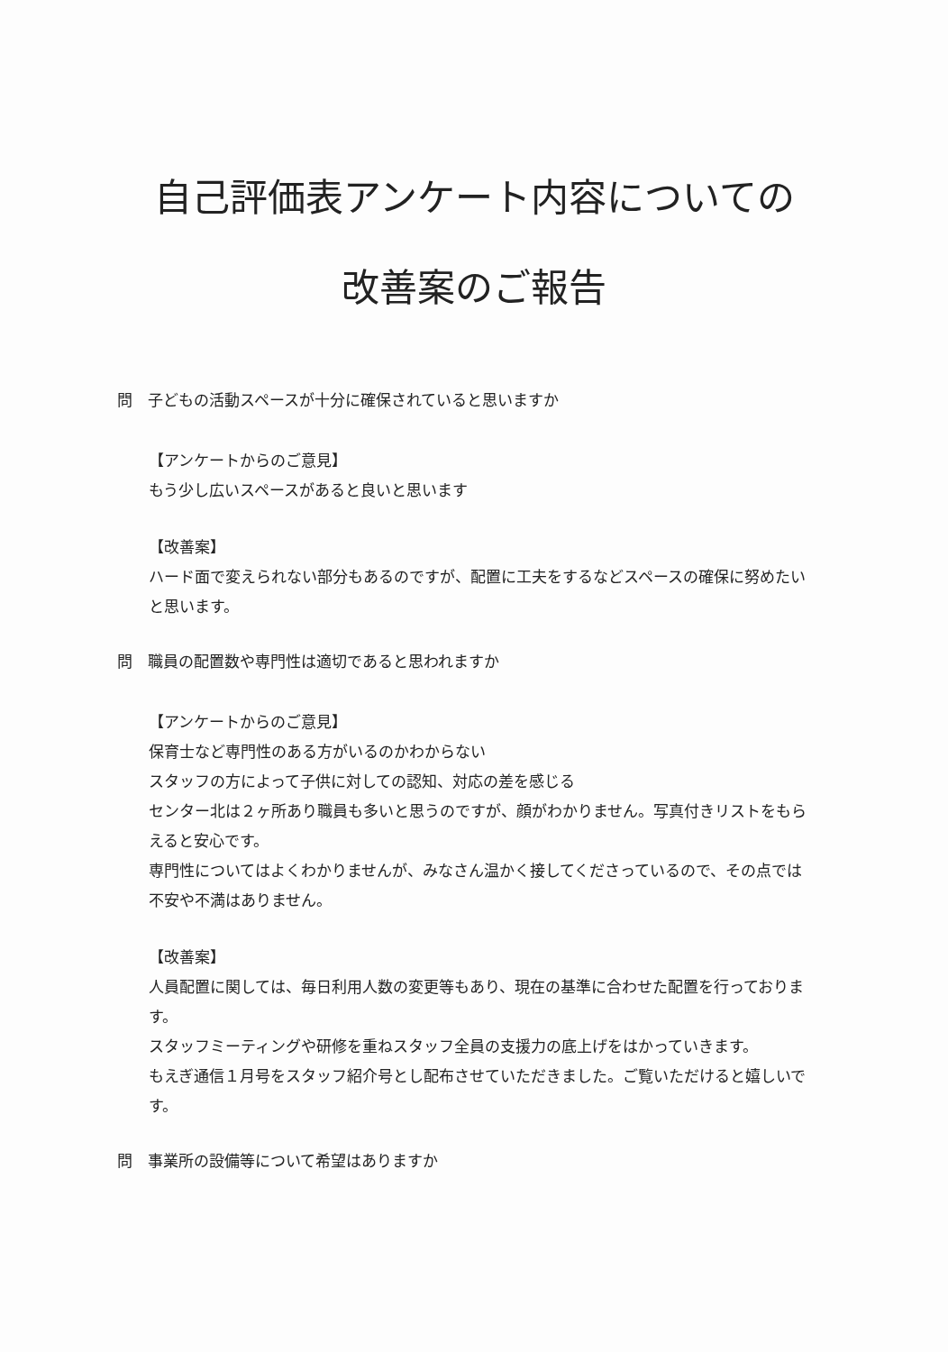自己評価表アンケート内容についての
改善案のご報告
問　子どもの活動スペースが十分に確保されていると思いますか
【アンケートからのご意見】
もう少し広いスペースがあると良いと思います
【改善案】
ハード面で変えられない部分もあるのですが、配置に工夫をするなどスペースの確保に努めたいと思います。
問　職員の配置数や専門性は適切であると思われますか
【アンケートからのご意見】
保育士など専門性のある方がいるのかわからない
スタッフの方によって子供に対しての認知、対応の差を感じる
センター北は２ヶ所あり職員も多いと思うのですが、顔がわかりません。写真付きリストをもらえると安心です。
専門性についてはよくわかりませんが、みなさん温かく接してくださっているので、その点では不安や不満はありません。
【改善案】
人員配置に関しては、毎日利用人数の変更等もあり、現在の基準に合わせた配置を行っております。
スタッフミーティングや研修を重ねスタッフ全員の支援力の底上げをはかっていきます。
もえぎ通信１月号をスタッフ紹介号とし配布させていただきました。ご覧いただけると嬉しいです。
問　事業所の設備等について希望はありますか